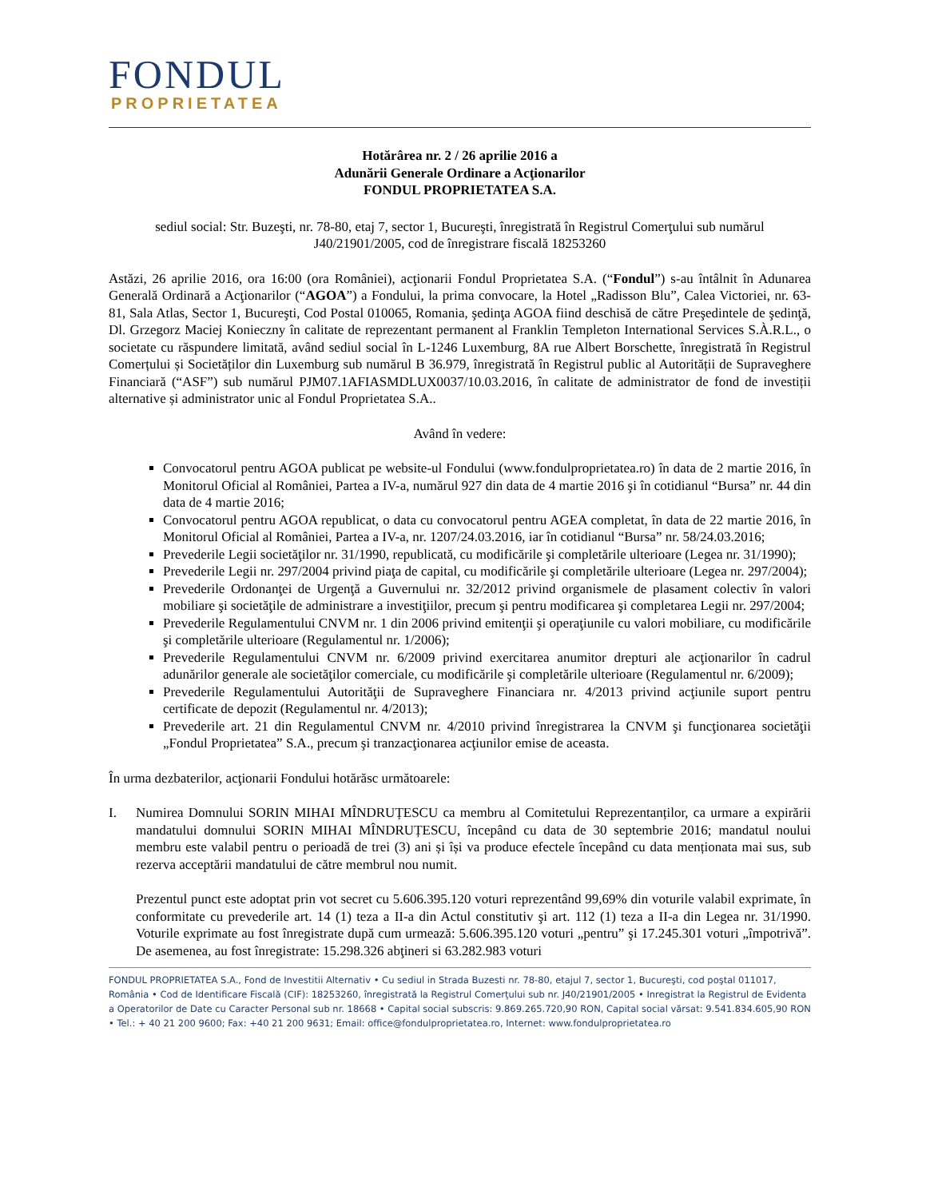FONDUL
PROPRIETATEA
Hotărârea nr. 2 / 26 aprilie 2016 a
Adunării Generale Ordinare a Acţionarilor
FONDUL PROPRIETATEA S.A.
sediul social: Str. Buzeşti, nr. 78-80, etaj 7, sector 1, Bucureşti, înregistrată în Registrul Comerţului sub numărul J40/21901/2005, cod de înregistrare fiscală 18253260
Astăzi, 26 aprilie 2016, ora 16:00 (ora României), acţionarii Fondul Proprietatea S.A. (“Fondul”) s-au întâlnit în Adunarea Generală Ordinară a Acţionarilor (“AGOA”) a Fondului, la prima convocare, la Hotel „Radisson Blu”, Calea Victoriei, nr. 63-81, Sala Atlas, Sector 1, Bucureşti, Cod Postal 010065, Romania, şedinţa AGOA fiind deschisă de către Preşedintele de şedinţă, Dl. Grzegorz Maciej Konieczny în calitate de reprezentant permanent al Franklin Templeton International Services S.À.R.L., o societate cu răspundere limitată, având sediul social în L-1246 Luxemburg, 8A rue Albert Borschette, înregistrată în Registrul Comerțului și Societăților din Luxemburg sub numărul B 36.979, înregistrată în Registrul public al Autorității de Supraveghere Financiară (“ASF”) sub numărul PJM07.1AFIASMDLUX0037/10.03.2016, în calitate de administrator de fond de investiții alternative și administrator unic al Fondul Proprietatea S.A..
Având în vedere:
Convocatorul pentru AGOA publicat pe website-ul Fondului (www.fondulproprietatea.ro) în data de 2 martie 2016, în Monitorul Oficial al României, Partea a IV-a, numărul 927 din data de 4 martie 2016 şi în cotidianul “Bursa” nr. 44 din data de 4 martie 2016;
Convocatorul pentru AGOA republicat, o data cu convocatorul pentru AGEA completat, în data de 22 martie 2016, în Monitorul Oficial al României, Partea a IV-a, nr. 1207/24.03.2016, iar în cotidianul “Bursa” nr. 58/24.03.2016;
Prevederile Legii societăţilor nr. 31/1990, republicată, cu modificările şi completările ulterioare (Legea nr. 31/1990);
Prevederile Legii nr. 297/2004 privind piaţa de capital, cu modificările şi completările ulterioare (Legea nr. 297/2004);
Prevederile Ordonanţei de Urgenţă a Guvernului nr. 32/2012 privind organismele de plasament colectiv în valori mobiliare şi societăţile de administrare a investiţiilor, precum şi pentru modificarea şi completarea Legii nr. 297/2004;
Prevederile Regulamentului CNVM nr. 1 din 2006 privind emitenţii şi operaţiunile cu valori mobiliare, cu modificările şi completările ulterioare (Regulamentul nr. 1/2006);
Prevederile Regulamentului CNVM nr. 6/2009 privind exercitarea anumitor drepturi ale acţionarilor în cadrul adunărilor generale ale societăţilor comerciale, cu modificările şi completările ulterioare (Regulamentul nr. 6/2009);
Prevederile Regulamentului Autorităţii de Supraveghere Financiara nr. 4/2013 privind acţiunile suport pentru certificate de depozit (Regulamentul nr. 4/2013);
Prevederile art. 21 din Regulamentul CNVM nr. 4/2010 privind înregistrarea la CNVM şi funcţionarea societăţii „Fondul Proprietatea” S.A., precum şi tranzacţionarea acţiunilor emise de aceasta.
În urma dezbaterilor, acţionarii Fondului hotărăsc următoarele:
I.
Numirea Domnului SORIN MIHAI MÎNDRUȚESCU ca membru al Comitetului Reprezentanților, ca urmare a expirării mandatului domnului SORIN MIHAI MÎNDRUȚESCU, începând cu data de 30 septembrie 2016; mandatul noului membru este valabil pentru o perioadă de trei (3) ani și își va produce efectele începând cu data menționata mai sus, sub rezerva acceptării mandatului de către membrul nou numit.
Prezentul punct este adoptat prin vot secret cu 5.606.395.120 voturi reprezentând 99,69% din voturile valabil exprimate, în conformitate cu prevederile art. 14 (1) teza a II-a din Actul constitutiv şi art. 112 (1) teza a II-a din Legea nr. 31/1990. Voturile exprimate au fost înregistrate după cum urmează: 5.606.395.120 voturi „pentru” şi 17.245.301 voturi „împotrivă”. De asemenea, au fost înregistrate: 15.298.326 abţineri si 63.282.983 voturi
FONDUL PROPRIETATEA S.A., Fond de Investitii Alternativ • Cu sediul in Strada Buzesti nr. 78-80, etajul 7, sector 1, Bucureşti, cod poştal 011017, România • Cod de Identificare Fiscală (CIF): 18253260, înregistrată la Registrul Comerţului sub nr. J40/21901/2005 • Inregistrat la Registrul de Evidenta a Operatorilor de Date cu Caracter Personal sub nr. 18668 • Capital social subscris: 9.869.265.720,90 RON, Capital social vărsat: 9.541.834.605,90 RON • Tel.: + 40 21 200 9600; Fax: +40 21 200 9631; Email: office@fondulproprietatea.ro, Internet: www.fondulproprietatea.ro